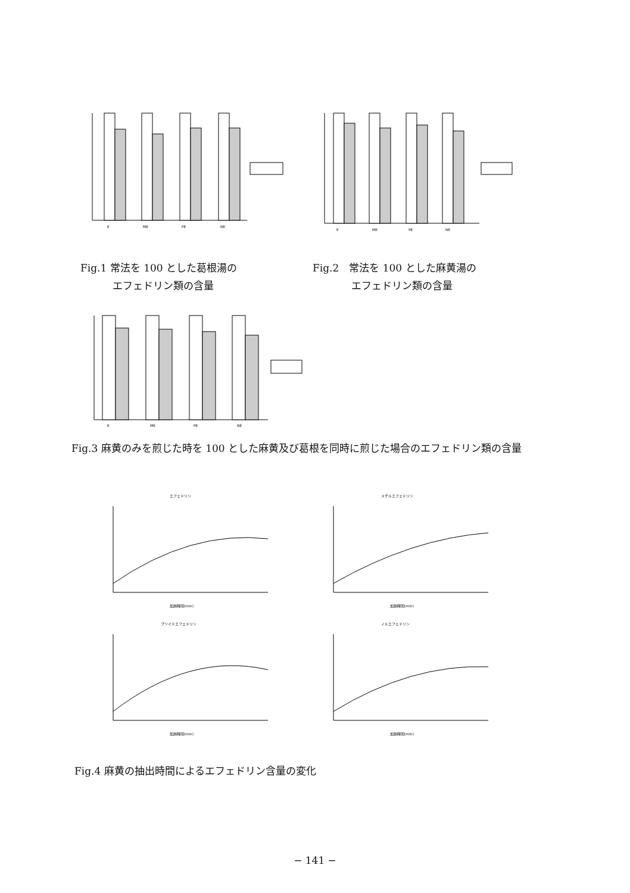E
ME
PE
NE
E
ME
PE
NE
Fig.1 常法を 100 とした葛根湯の
エフェドリン類の含量
Fig.2　常法を 100 とした麻黄湯の
エフェドリン類の含量
E
ME
PE
NE
Fig.3 麻黄のみを煎じた時を 100 とした麻黄及び葛根を同時に煎じた場合のエフェドリン類の含量
エフェドリン
加熱時間(min)
メチルエフェドリン
加熱時間(min)
プソイドエフェドリン
加熱時間(min)
ノルエフェドリン
加熱時間(min)
Fig.4 麻黄の抽出時間によるエフェドリン含量の変化
− 141 −